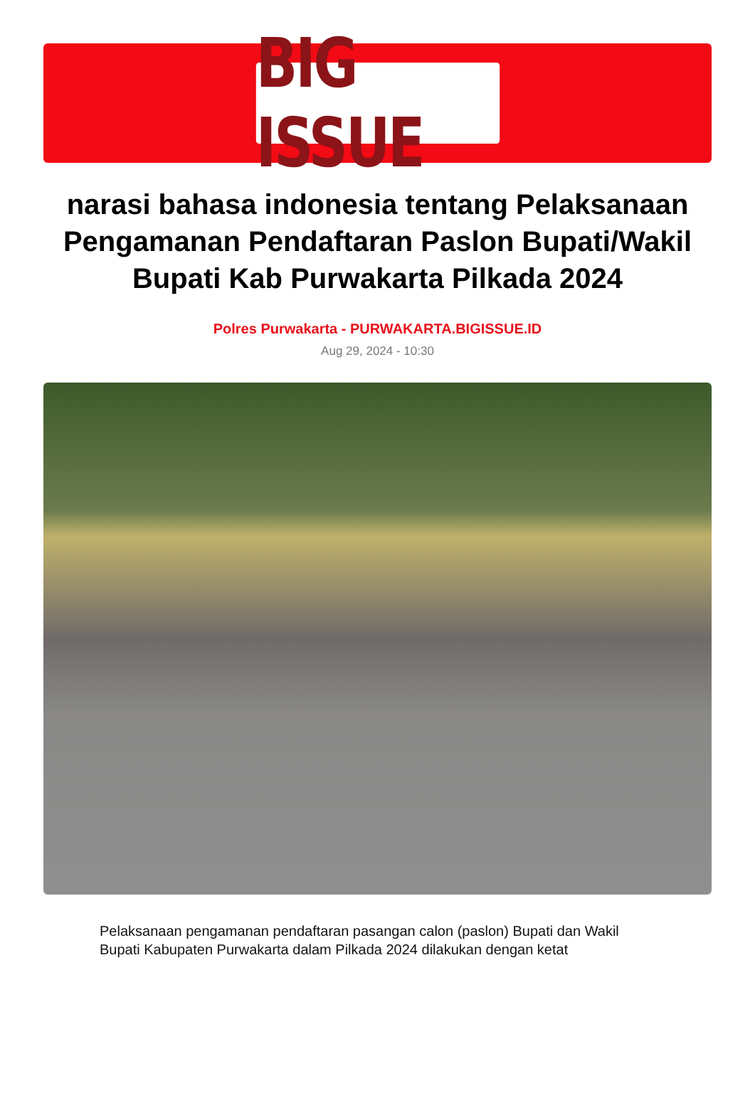BIG ISSUE
narasi bahasa indonesia tentang Pelaksanaan Pengamanan Pendaftaran Paslon Bupati/Wakil Bupati Kab Purwakarta Pilkada 2024
Polres Purwakarta - PURWAKARTA.BIGISSUE.ID
Aug 29, 2024 - 10:30
Pelaksanaan pengamanan pendaftaran pasangan calon (paslon) Bupati dan Wakil Bupati Kabupaten Purwakarta dalam Pilkada 2024 dilakukan dengan ketat